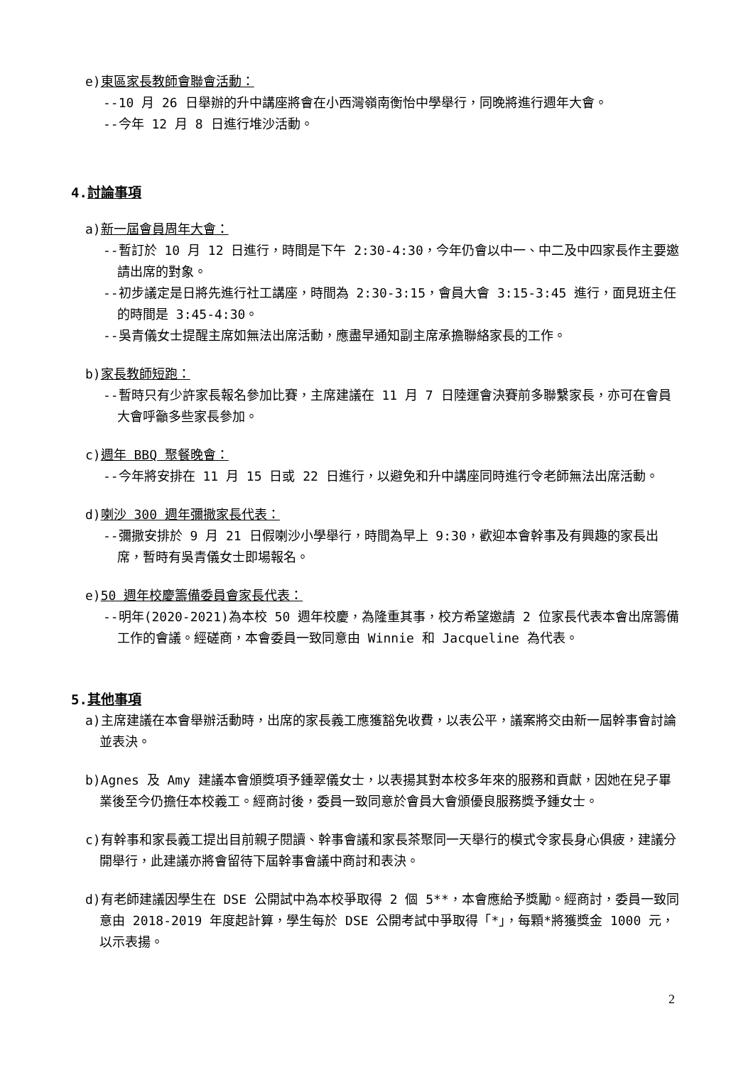e)東區家長教師會聯會活動：
--10 月 26 日舉辦的升中講座將會在小西灣嶺南衡怡中學舉行，同晚將進行週年大會。
--今年 12 月 8 日進行堆沙活動。
4.討論事項
a)新一屆會員周年大會：
--暫訂於 10 月 12 日進行，時間是下午 2:30-4:30，今年仍會以中一、中二及中四家長作主要邀請出席的對象。
--初步議定是日將先進行社工講座，時間為 2:30-3:15，會員大會 3:15-3:45 進行，面見班主任的時間是 3:45-4:30。
--吳青儀女士提醒主席如無法出席活動，應盡早通知副主席承擔聯絡家長的工作。
b)家長教師短跑：
--暫時只有少許家長報名參加比賽，主席建議在 11 月 7 日陸運會決賽前多聯繫家長，亦可在會員大會呼籲多些家長參加。
c)週年 BBQ 聚餐晚會：
--今年將安排在 11 月 15 日或 22 日進行，以避免和升中講座同時進行令老師無法出席活動。
d)喇沙 300 週年彌撒家長代表：
--彌撒安排於 9 月 21 日假喇沙小學舉行，時間為早上 9:30，歡迎本會幹事及有興趣的家長出席，暫時有吳青儀女士即場報名。
e)50 週年校慶籌備委員會家長代表：
--明年(2020-2021)為本校 50 週年校慶，為隆重其事，校方希望邀請 2 位家長代表本會出席籌備工作的會議。經磋商，本會委員一致同意由 Winnie 和 Jacqueline 為代表。
5.其他事項
a)主席建議在本會舉辦活動時，出席的家長義工應獲豁免收費，以表公平，議案將交由新一屆幹事會討論並表決。
b)Agnes 及 Amy 建議本會頒獎項予鍾翠儀女士，以表揚其對本校多年來的服務和貢獻，因她在兒子畢業後至今仍擔任本校義工。經商討後，委員一致同意於會員大會頒優良服務獎予鍾女士。
c)有幹事和家長義工提出目前親子閱讀、幹事會議和家長茶聚同一天舉行的模式令家長身心俱疲，建議分開舉行，此建議亦將會留待下屆幹事會議中商討和表決。
d)有老師建議因學生在 DSE 公開試中為本校爭取得 2 個 5**，本會應給予獎勵。經商討，委員一致同意由 2018-2019 年度起計算，學生每於 DSE 公開考試中爭取得「*」，每顆*將獲獎金 1000 元，以示表揚。
2